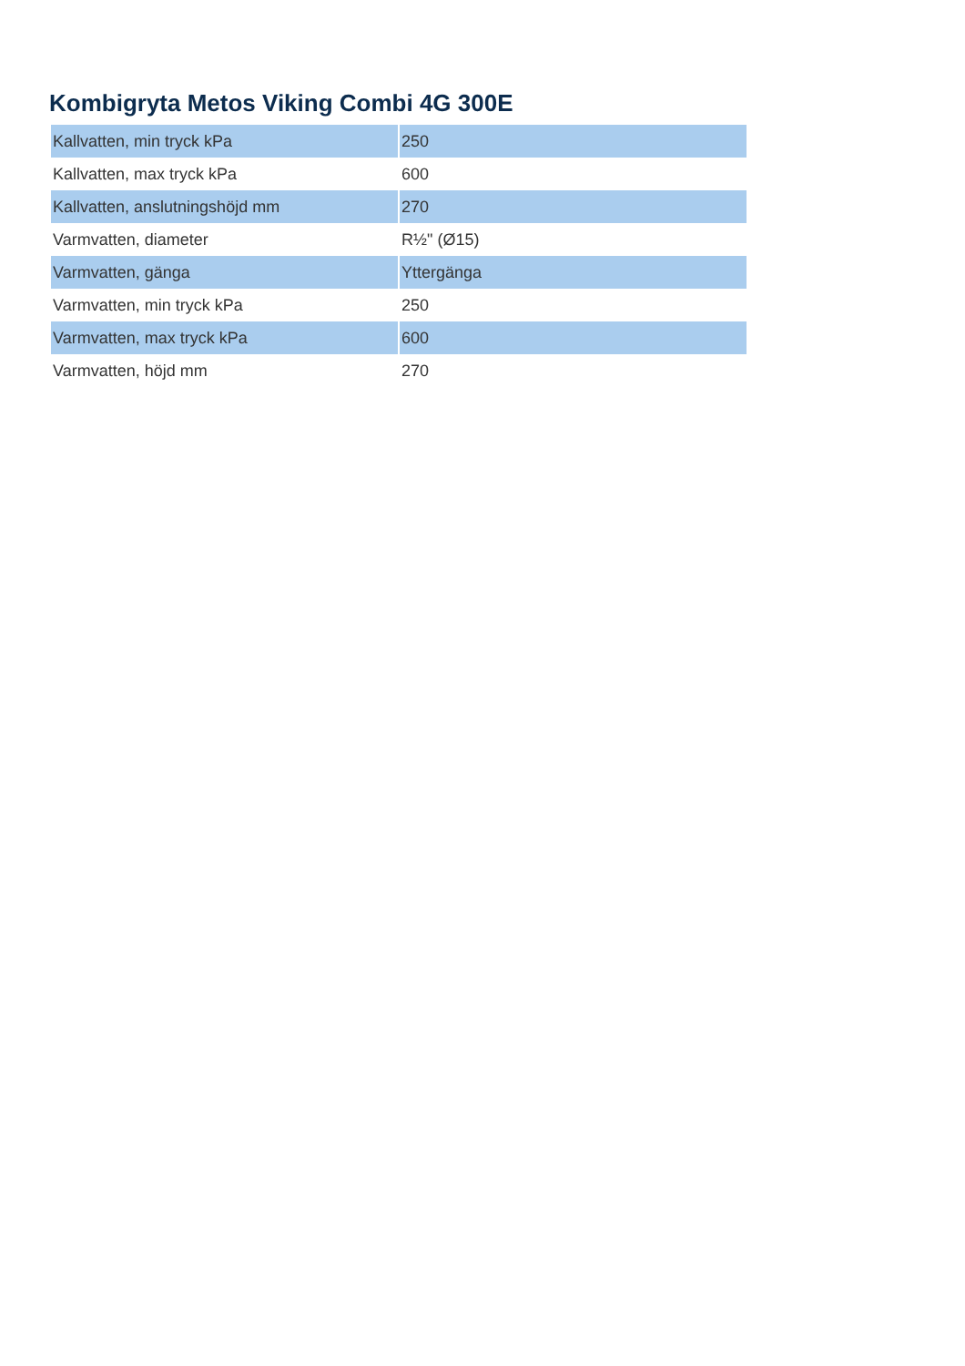Kombigryta Metos Viking Combi 4G 300E
| Kallvatten, min tryck kPa | 250 |
| Kallvatten, max tryck kPa | 600 |
| Kallvatten, anslutningshöjd mm | 270 |
| Varmvatten, diameter | R½" (Ø15) |
| Varmvatten, gänga | Yttergänga |
| Varmvatten, min tryck kPa | 250 |
| Varmvatten, max tryck kPa | 600 |
| Varmvatten, höjd mm | 270 |